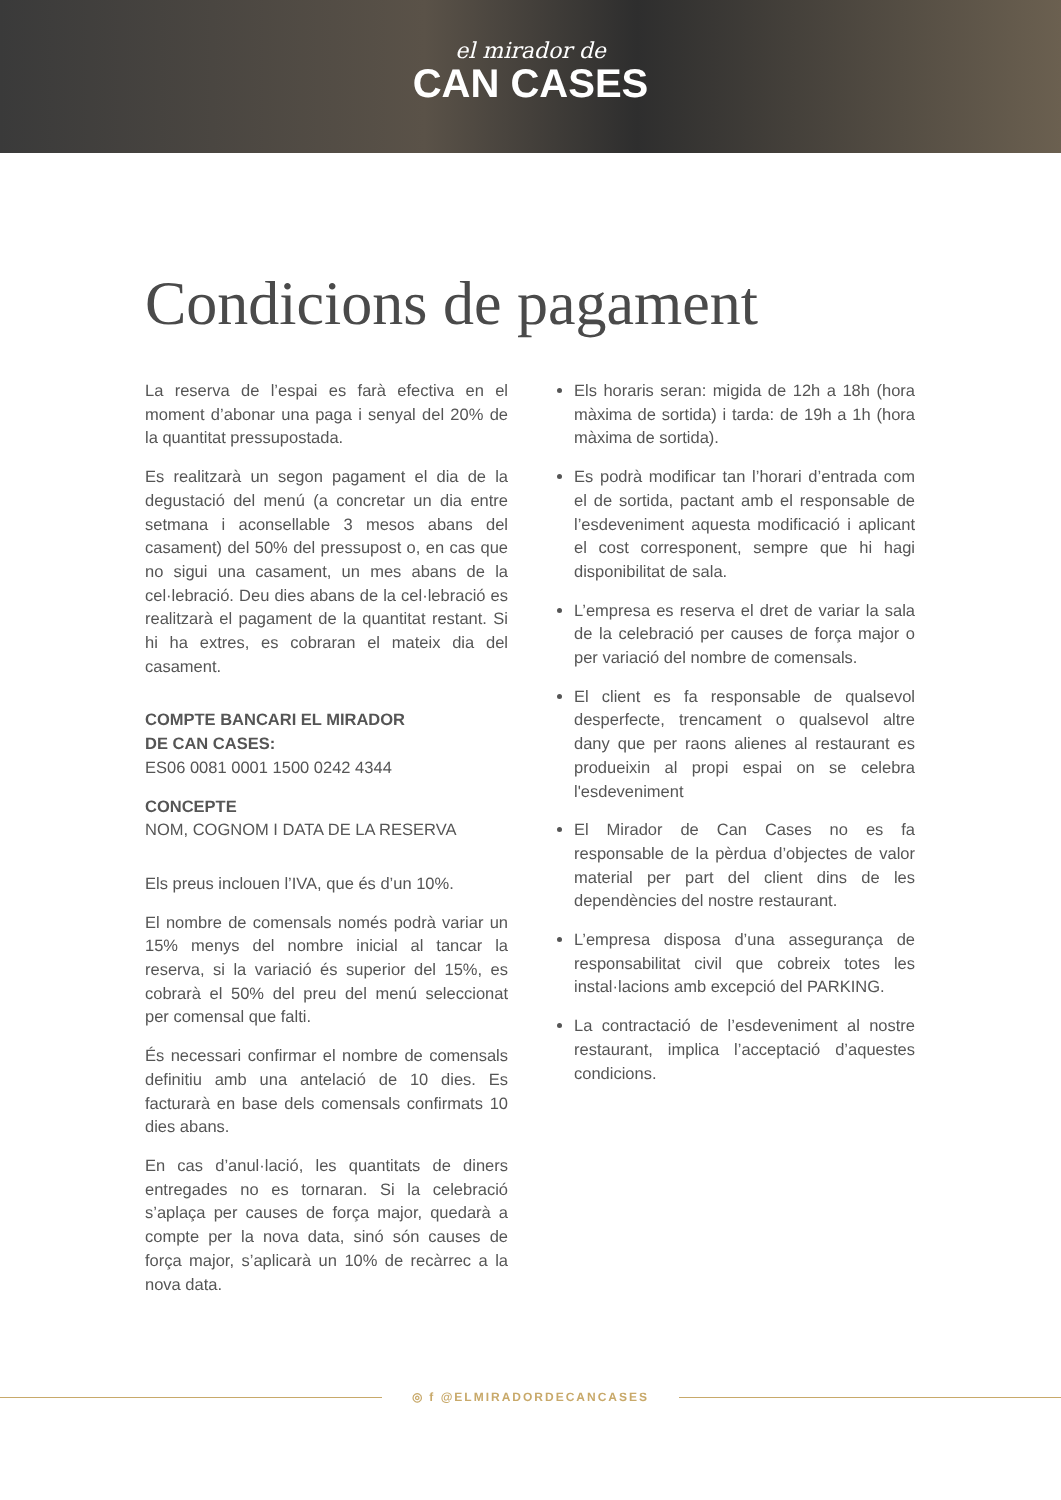el mirador de
CAN CASES
Condicions de pagament
La reserva de l’espai es farà efectiva en el moment d’abonar una paga i senyal del 20% de la quantitat pressupostada.
Es realitzarà un segon pagament el dia de la degustació del menú (a concretar un dia entre setmana i aconsellable 3 mesos abans del casament) del 50% del pressupost o, en cas que no sigui una casament, un mes abans de la cel·lebració. Deu dies abans de la cel·lebració es realitzarà el pagament de la quantitat restant. Si hi ha extres, es cobraran el mateix dia del casament.
COMPTE BANCARI EL MIRADOR
DE CAN CASES:
ES06 0081 0001 1500 0242 4344
CONCEPTE
NOM, COGNOM I DATA DE LA RESERVA
Els preus inclouen l’IVA, que és d’un 10%.
El nombre de comensals només podrà variar un 15% menys del nombre inicial al tancar la reserva, si la variació és superior del 15%, es cobrarà el 50% del preu del menú seleccionat per comensal que falti.
És necessari confirmar el nombre de comensals definitiu amb una antelació de 10 dies. Es facturarà en base dels comensals confirmats 10 dies abans.
En cas d’anul·lació, les quantitats de diners entregades no es tornaran. Si la celebració s’aplaça per causes de força major, quedarà a compte per la nova data, sinó són causes de força major, s’aplicarà un 10% de recàrrec a la nova data.
Els horaris seran: migida de 12h a 18h (hora màxima de sortida) i tarda: de 19h a 1h (hora màxima de sortida).
Es podrà modificar tan l’horari d’entrada com el de sortida, pactant amb el responsable de l’esdeveniment aquesta modificació i aplicant el cost corresponent, sempre que hi hagi disponibilitat de sala.
L’empresa es reserva el dret de variar la sala de la celebració per causes de força major o per variació del nombre de comensals.
El client es fa responsable de qualsevol desperfecte, trencament o qualsevol altre dany que per raons alienes al restaurant es produeixin al propi espai on se celebra l'esdeveniment
El Mirador de Can Cases no es fa responsable de la pèrdua d’objectes de valor material per part del client dins de les dependències del nostre restaurant.
L’empresa disposa d’una assegurança de responsabilitat civil que cobreix totes les instal·lacions amb excepció del PARKING.
La contractació de l’esdeveniment al nostre restaurant, implica l’acceptació d’aquestes condicions.
◎ f @ELMIRADORDECANCASES